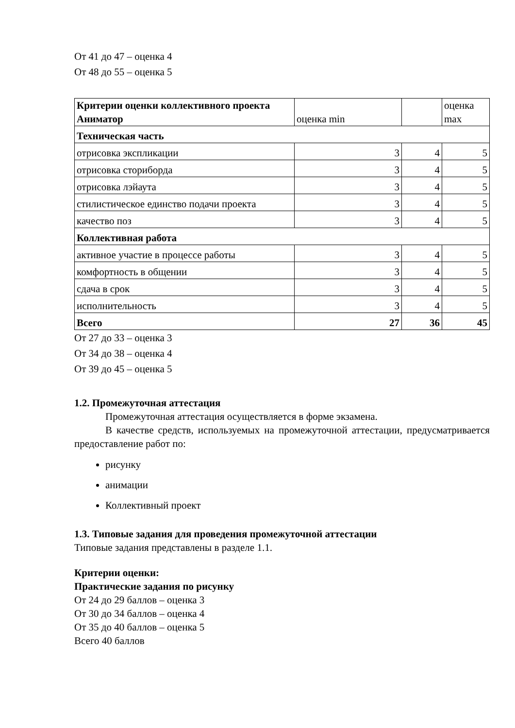От 41 до 47 – оценка 4
От 48 до 55 – оценка 5
| Критерии оценки коллективного проекта Аниматор | оценка min | | оценка max |
| Техническая часть | | | |
| отрисовка экспликации | 3 | 4 | 5 |
| отрисовка сториборда | 3 | 4 | 5 |
| отрисовка лэйаута | 3 | 4 | 5 |
| стилистическое единство подачи проекта | 3 | 4 | 5 |
| качество поз | 3 | 4 | 5 |
| Коллективная работа | | | |
| активное участие в процессе работы | 3 | 4 | 5 |
| комфортность в общении | 3 | 4 | 5 |
| сдача в срок | 3 | 4 | 5 |
| исполнительность | 3 | 4 | 5 |
| Всего | 27 | 36 | 45 |
От 27 до 33 – оценка 3
От 34 до 38 – оценка 4
От 39 до 45 – оценка 5
1.2. Промежуточная аттестация
Промежуточная аттестация осуществляется в форме экзамена.
В качестве средств, используемых на промежуточной аттестации, предусматривается предоставление работ по:
рисунку
анимации
Коллективный проект
1.3. Типовые задания для проведения промежуточной аттестации
Типовые задания представлены в разделе 1.1.
Критерии оценки:
Практические задания по рисунку
От 24 до 29 баллов – оценка 3
От 30 до 34 баллов – оценка 4
От 35 до 40 баллов – оценка 5
Всего 40 баллов